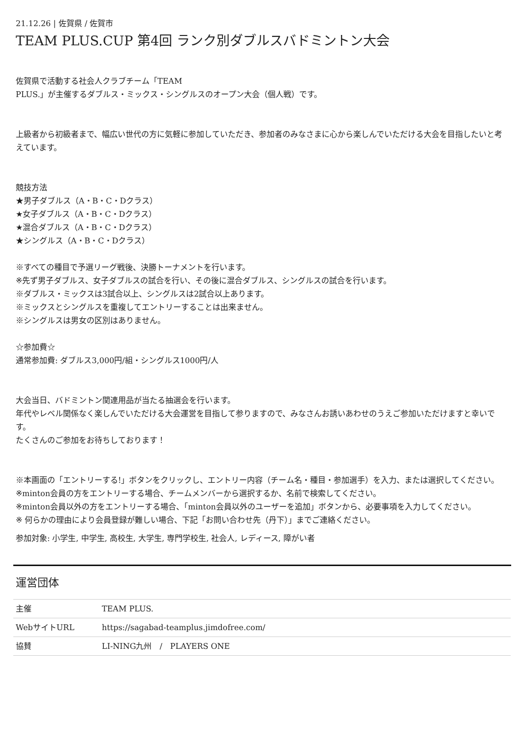21.12.26 | 佐賀県 / 佐賀市
TEAM PLUS.CUP 第4回 ランク別ダブルスバドミントン大会
佐賀県で活動する社会人クラブチーム「TEAM
PLUS.」が主催するダブルス・ミックス・シングルスのオープン大会（個人戦）です。
上級者から初級者まで、幅広い世代の方に気軽に参加していただき、参加者のみなさまに心から楽しんでいただける大会を目指したいと考えています。
競技方法
★男子ダブルス（A・B・C・Dクラス）
★女子ダブルス（A・B・C・Dクラス）
★混合ダブルス（A・B・C・Dクラス）
★シングルス（A・B・C・Dクラス）
※すべての種目で予選リーグ戦後、決勝トーナメントを行います。
※先ず男子ダブルス、女子ダブルスの試合を行い、その後に混合ダブルス、シングルスの試合を行います。
※ダブルス・ミックスは3試合以上、シングルスは2試合以上あります。
※ミックスとシングルスを重複してエントリーすることは出来ません。
※シングルスは男女の区別はありません。
☆参加費☆
通常参加費: ダブルス3,000円/組・シングルス1000円/人
大会当日、バドミントン関連用品が当たる抽選会を行います。
年代やレベル関係なく楽しんでいただける大会運営を目指して参りますので、みなさんお誘いあわせのうえご参加いただけますと幸いです。
たくさんのご参加をお待ちしております！
※本画面の「エントリーする!」ボタンをクリックし、エントリー内容（チーム名・種目・参加選手）を入力、または選択してください。
※minton会員の方をエントリーする場合、チームメンバーから選択するか、名前で検索してください。
※minton会員以外の方をエントリーする場合、「minton会員以外のユーザーを追加」ボタンから、必要事項を入力してください。
※ 何らかの理由により会員登録が難しい場合、下記「お問い合わせ先（丹下）」までご連絡ください。
参加対象: 小学生, 中学生, 高校生, 大学生, 専門学校生, 社会人, レディース, 障がい者
運営団体
| 主催 | TEAM PLUS. |
| WebサイトURL | https://sagabad-teamplus.jimdofree.com/ |
| 協賛 | LI-NING九州 / PLAYERS ONE |